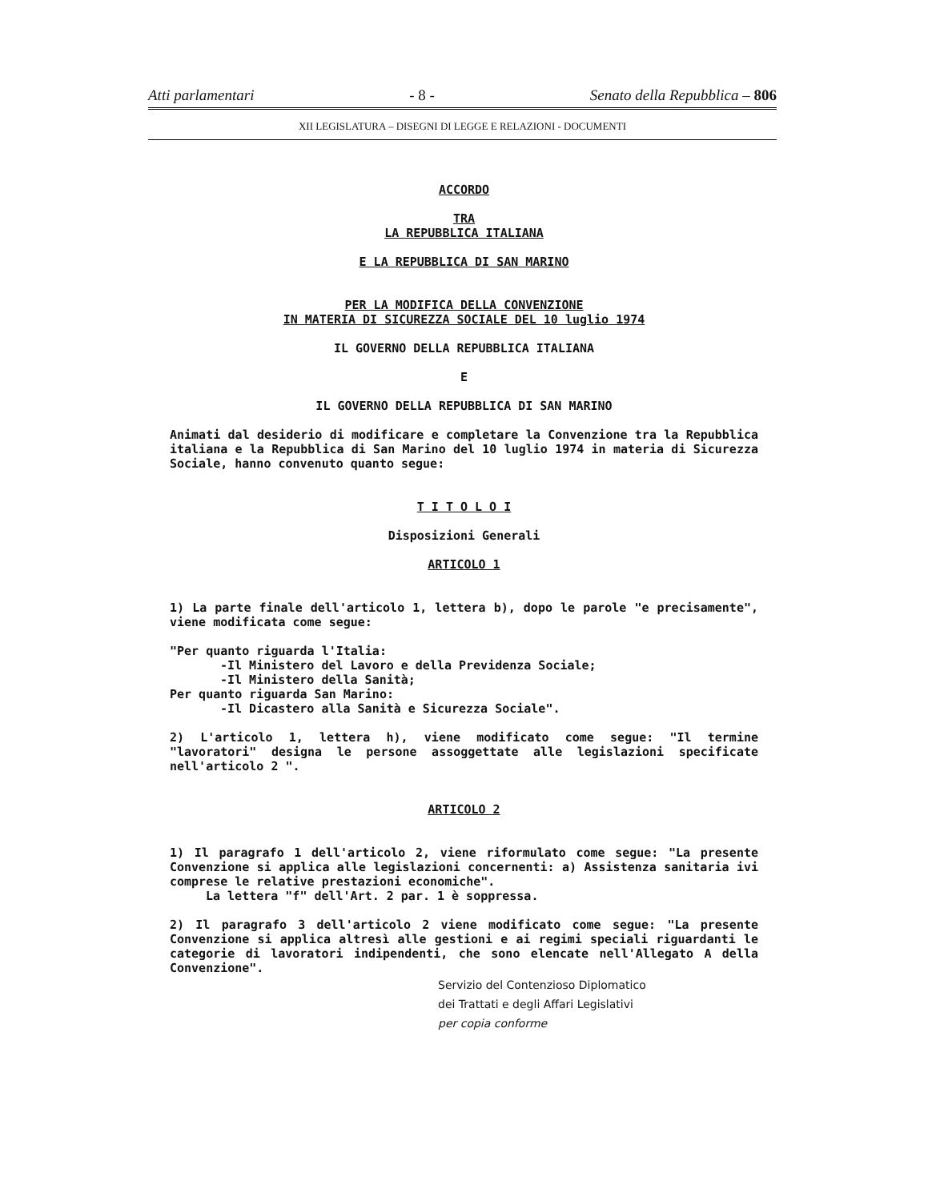Atti parlamentari - 8 - Senato della Repubblica – 806
XII LEGISLATURA – DISEGNI DI LEGGE E RELAZIONI - DOCUMENTI
ACCORDO
TRA
LA REPUBBLICA ITALIANA
E LA REPUBBLICA DI SAN MARINO
PER LA MODIFICA DELLA CONVENZIONE
IN MATERIA DI SICUREZZA SOCIALE DEL 10 luglio 1974
IL GOVERNO DELLA REPUBBLICA ITALIANA
E
IL GOVERNO DELLA REPUBBLICA DI SAN MARINO
Animati dal desiderio di modificare e completare la Convenzione tra la Repubblica italiana e la Repubblica di San Marino del 10 luglio 1974 in materia di Sicurezza Sociale, hanno convenuto quanto segue:
T I T O L O I
Disposizioni Generali
ARTICOLO 1
1) La parte finale dell'articolo 1, lettera b), dopo le parole "e precisamente", viene modificata come segue:
"Per quanto riguarda l'Italia:
-Il Ministero del Lavoro e della Previdenza Sociale;
-Il Ministero della Sanità;
Per quanto riguarda San Marino:
-Il Dicastero alla Sanità e Sicurezza Sociale".
2) L'articolo 1, lettera h), viene modificato come segue: "Il termine "lavoratori" designa le persone assoggettate alle legislazioni specificate nell'articolo 2 ".
ARTICOLO 2
1) Il paragrafo 1 dell'articolo 2, viene riformulato come segue: "La presente Convenzione si applica alle legislazioni concernenti: a) Assistenza sanitaria ivi comprese le relative prestazioni economiche".
La lettera "f" dell'Art. 2 par. 1 è soppressa.
2) Il paragrafo 3 dell'articolo 2 viene modificato come segue: "La presente Convenzione si applica altresì alle gestioni e ai regimi speciali riguardanti le categorie di lavoratori indipendenti, che sono elencate nell'Allegato A della Convenzione".
Servizio del Contenzioso Diplomatico
dei Trattati e degli Affari Legislativi
per copia conforme